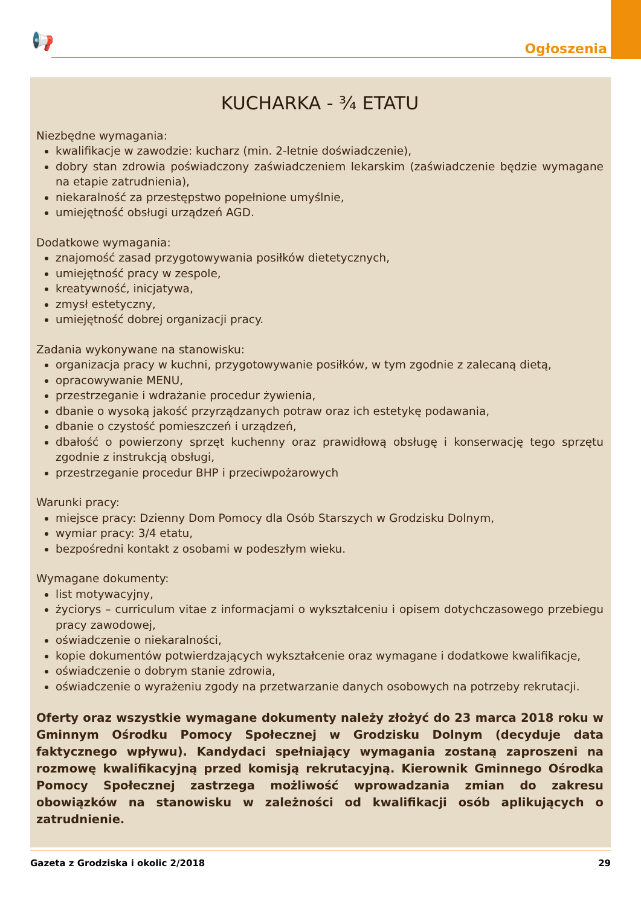📢 Ogłoszenia
KUCHARKA - ¾ ETATU
Niezbędne wymagania:
kwalifikacje w zawodzie: kucharz (min. 2-letnie doświadczenie),
dobry stan zdrowia poświadczony zaświadczeniem lekarskim (zaświadczenie będzie wymagane na etapie zatrudnienia),
niekaralność za przestępstwo popełnione umyślnie,
umiejętność obsługi urządzeń AGD.
Dodatkowe wymagania:
znajomość zasad przygotowywania posiłków dietetycznych,
umiejętność pracy w zespole,
kreatywność, inicjatywa,
zmysł estetyczny,
umiejętność dobrej organizacji pracy.
Zadania wykonywane na stanowisku:
organizacja pracy w kuchni, przygotowywanie posiłków, w tym zgodnie z zalecaną dietą,
opracowywanie MENU,
przestrzeganie i wdrażanie procedur żywienia,
dbanie o wysoką jakość przyrządzanych potraw oraz ich estetykę podawania,
dbanie o czystość pomieszczeń i urządzeń,
dbałość o powierzony sprzęt kuchenny oraz prawidłową obsługę i konserwację tego sprzętu zgodnie z instrukcją obsługi,
przestrzeganie procedur BHP i przeciwpożarowych
Warunki pracy:
miejsce pracy: Dzienny Dom Pomocy dla Osób Starszych w Grodzisku Dolnym,
wymiar pracy: 3/4 etatu,
bezpośredni kontakt z osobami w podeszłym wieku.
Wymagane dokumenty:
list motywacyjny,
życiorys – curriculum vitae z informacjami o wykształceniu i opisem dotychczasowego przebiegu pracy zawodowej,
oświadczenie o niekaralności,
kopie dokumentów potwierdzających wykształcenie oraz wymagane i dodatkowe kwalifikacje,
oświadczenie o dobrym stanie zdrowia,
oświadczenie o wyrażeniu zgody na przetwarzanie danych osobowych na potrzeby rekrutacji.
Oferty oraz wszystkie wymagane dokumenty należy złożyć do 23 marca 2018 roku w Gminnym Ośrodku Pomocy Społecznej w Grodzisku Dolnym (decyduje data faktycznego wpływu). Kandydaci spełniający wymagania zostaną zaproszeni na rozmowę kwalifikacyjną przed komisją rekrutacyjną. Kierownik Gminnego Ośrodka Pomocy Społecznej zastrzega możliwość wprowadzania zmian do zakresu obowiązków na stanowisku w zależności od kwalifikacji osób aplikujących o zatrudnienie.
Gazeta z Grodziska i okolic 2/2018 29